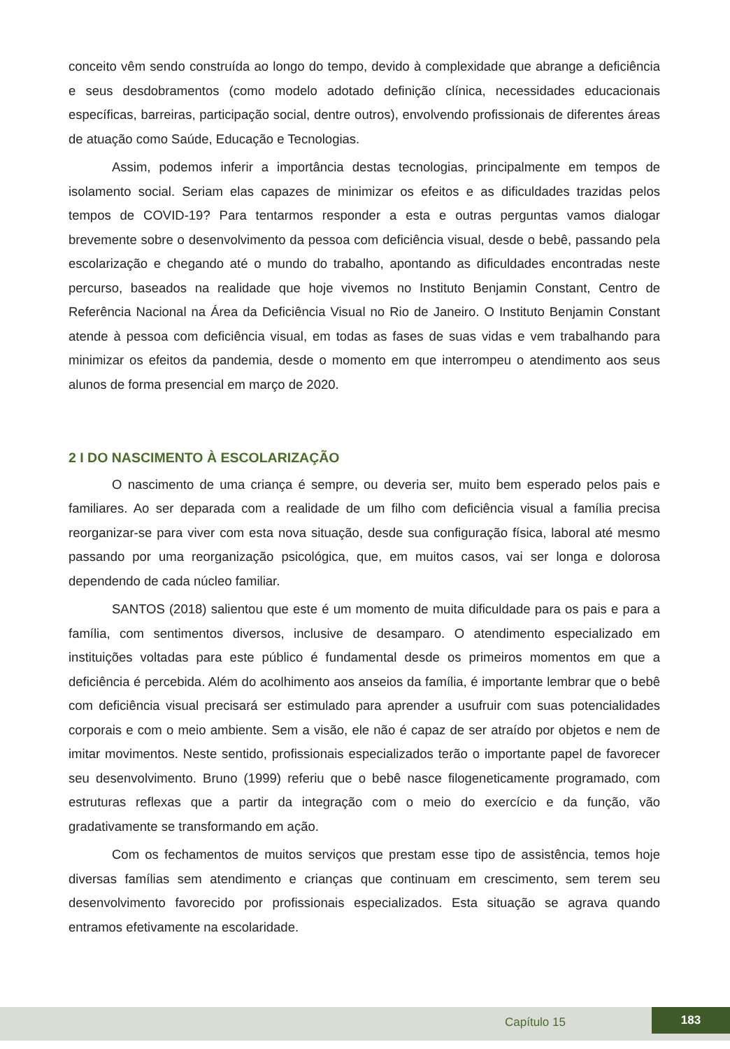conceito vêm sendo construída ao longo do tempo, devido à complexidade que abrange a deficiência e seus desdobramentos (como modelo adotado definição clínica, necessidades educacionais específicas, barreiras, participação social, dentre outros), envolvendo profissionais de diferentes áreas de atuação como Saúde, Educação e Tecnologias.
Assim, podemos inferir a importância destas tecnologias, principalmente em tempos de isolamento social. Seriam elas capazes de minimizar os efeitos e as dificuldades trazidas pelos tempos de COVID-19? Para tentarmos responder a esta e outras perguntas vamos dialogar brevemente sobre o desenvolvimento da pessoa com deficiência visual, desde o bebê, passando pela escolarização e chegando até o mundo do trabalho, apontando as dificuldades encontradas neste percurso, baseados na realidade que hoje vivemos no Instituto Benjamin Constant, Centro de Referência Nacional na Área da Deficiência Visual no Rio de Janeiro. O Instituto Benjamin Constant atende à pessoa com deficiência visual, em todas as fases de suas vidas e vem trabalhando para minimizar os efeitos da pandemia, desde o momento em que interrompeu o atendimento aos seus alunos de forma presencial em março de 2020.
2 I DO NASCIMENTO À ESCOLARIZAÇÃO
O nascimento de uma criança é sempre, ou deveria ser, muito bem esperado pelos pais e familiares. Ao ser deparada com a realidade de um filho com deficiência visual a família precisa reorganizar-se para viver com esta nova situação, desde sua configuração física, laboral até mesmo passando por uma reorganização psicológica, que, em muitos casos, vai ser longa e dolorosa dependendo de cada núcleo familiar.
SANTOS (2018) salientou que este é um momento de muita dificuldade para os pais e para a família, com sentimentos diversos, inclusive de desamparo. O atendimento especializado em instituições voltadas para este público é fundamental desde os primeiros momentos em que a deficiência é percebida. Além do acolhimento aos anseios da família, é importante lembrar que o bebê com deficiência visual precisará ser estimulado para aprender a usufruir com suas potencialidades corporais e com o meio ambiente. Sem a visão, ele não é capaz de ser atraído por objetos e nem de imitar movimentos. Neste sentido, profissionais especializados terão o importante papel de favorecer seu desenvolvimento. Bruno (1999) referiu que o bebê nasce filogeneticamente programado, com estruturas reflexas que a partir da integração com o meio do exercício e da função, vão gradativamente se transformando em ação.
Com os fechamentos de muitos serviços que prestam esse tipo de assistência, temos hoje diversas famílias sem atendimento e crianças que continuam em crescimento, sem terem seu desenvolvimento favorecido por profissionais especializados. Esta situação se agrava quando entramos efetivamente na escolaridade.
Capítulo 15
183